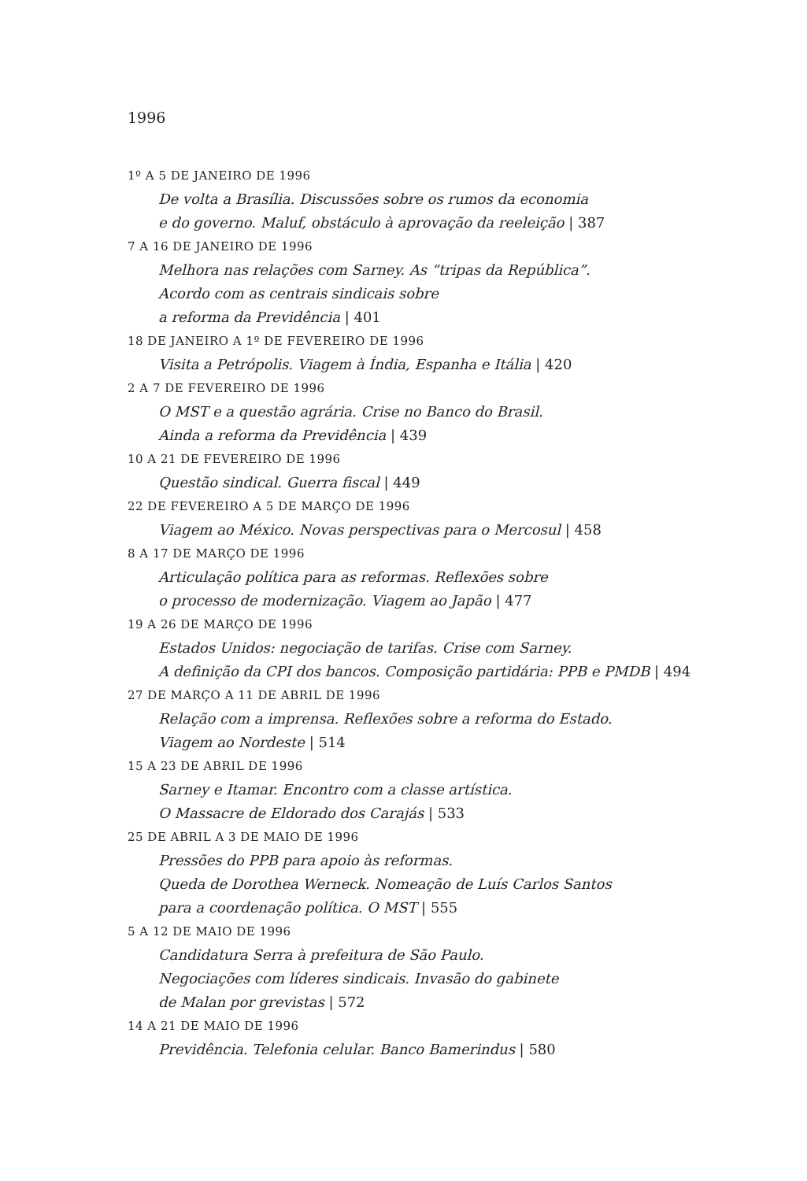1996
1º A 5 DE JANEIRO DE 1996
De volta a Brasília. Discussões sobre os rumos da economia
e do governo. Maluf, obstáculo à aprovação da reeleição | 387
7 A 16 DE JANEIRO DE 1996
Melhora nas relações com Sarney. As “tripas da República”.
Acordo com as centrais sindicais sobre
a reforma da Previdência | 401
18 DE JANEIRO A 1º DE FEVEREIRO DE 1996
Visita a Petrópolis. Viagem à Índia, Espanha e Itália | 420
2 A 7 DE FEVEREIRO DE 1996
O MST e a questão agrária. Crise no Banco do Brasil.
Ainda a reforma da Previdência | 439
10 A 21 DE FEVEREIRO DE 1996
Questão sindical. Guerra fiscal | 449
22 DE FEVEREIRO A 5 DE MARÇO DE 1996
Viagem ao México. Novas perspectivas para o Mercosul | 458
8 A 17 DE MARÇO DE 1996
Articulação política para as reformas. Reflexões sobre
o processo de modernização. Viagem ao Japão | 477
19 A 26 DE MARÇO DE 1996
Estados Unidos: negociação de tarifas. Crise com Sarney.
A definição da CPI dos bancos. Composição partidária: PPB e PMDB | 494
27 DE MARÇO A 11 DE ABRIL DE 1996
Relação com a imprensa. Reflexões sobre a reforma do Estado.
Viagem ao Nordeste | 514
15 A 23 DE ABRIL DE 1996
Sarney e Itamar. Encontro com a classe artística.
O Massacre de Eldorado dos Carajás | 533
25 DE ABRIL A 3 DE MAIO DE 1996
Pressões do PPB para apoio às reformas.
Queda de Dorothea Werneck. Nomeação de Luís Carlos Santos
para a coordenação política. O MST | 555
5 A 12 DE MAIO DE 1996
Candidatura Serra à prefeitura de São Paulo.
Negociações com líderes sindicais. Invasão do gabinete
de Malan por grevistas | 572
14 A 21 DE MAIO DE 1996
Previdência. Telefonia celular. Banco Bamerindus | 580